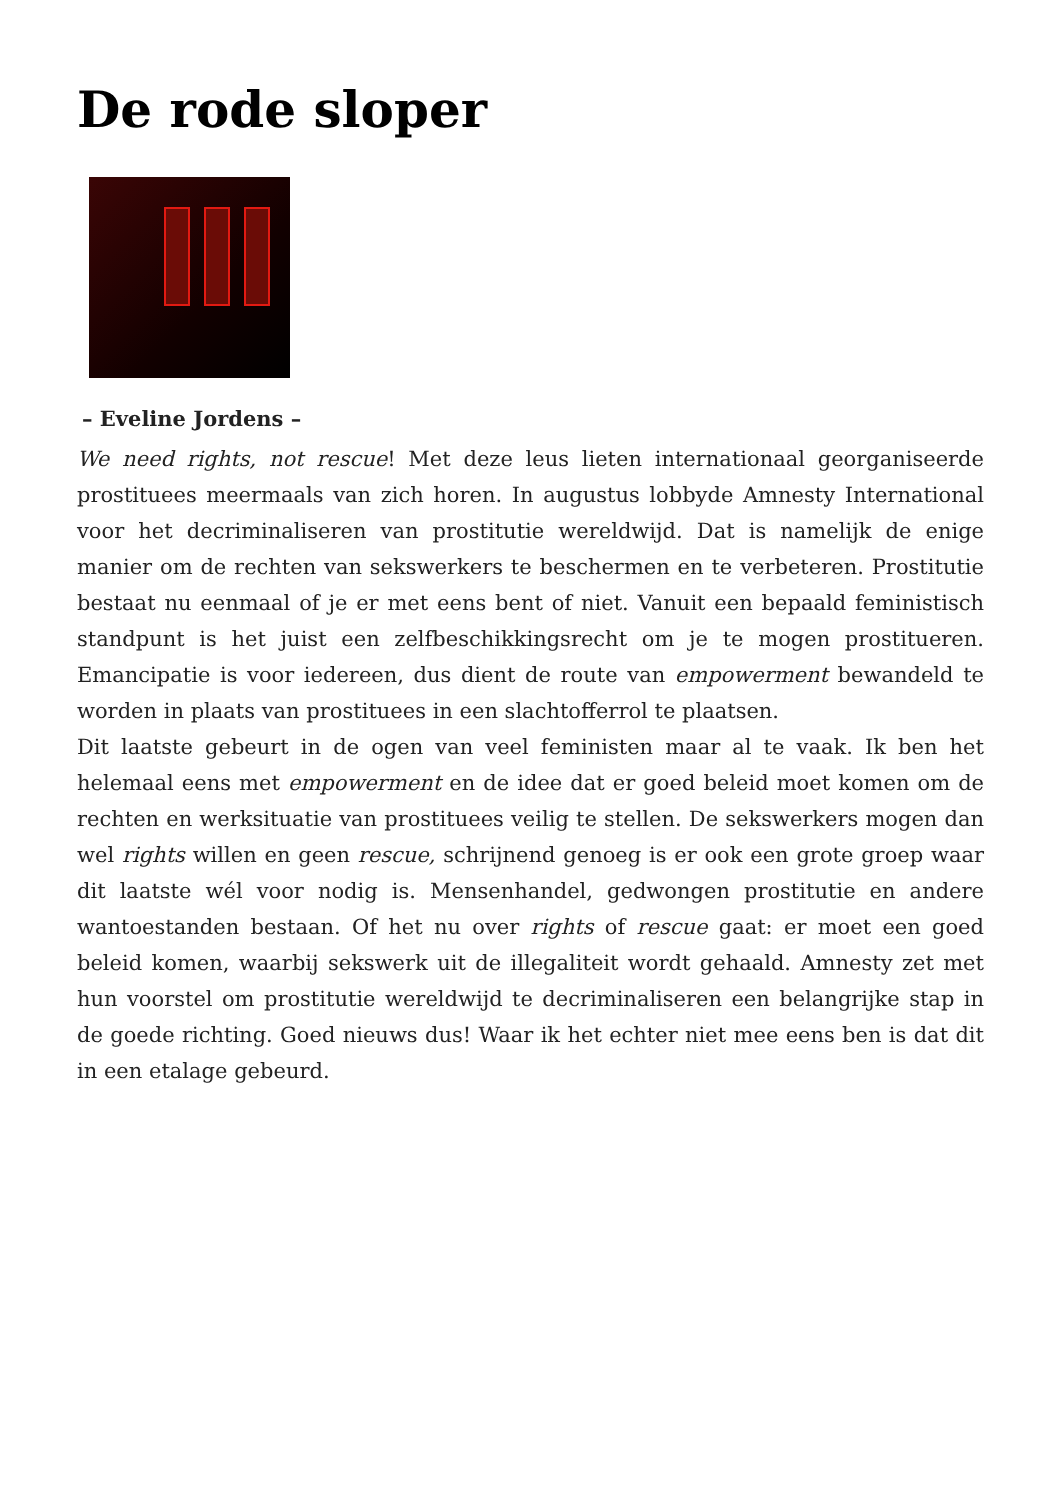De rode sloper
– Eveline Jordens –
We need rights, not rescue! Met deze leus lieten internationaal georganiseerde prostituees meermaals van zich horen. In augustus lobbyde Amnesty International voor het decriminaliseren van prostitutie wereldwijd. Dat is namelijk de enige manier om de rechten van sekswerkers te beschermen en te verbeteren. Prostitutie bestaat nu eenmaal of je er met eens bent of niet. Vanuit een bepaald feministisch standpunt is het juist een zelfbeschikkingsrecht om je te mogen prostitueren. Emancipatie is voor iedereen, dus dient de route van empowerment bewandeld te worden in plaats van prostituees in een slachtofferrol te plaatsen.
Dit laatste gebeurt in de ogen van veel feministen maar al te vaak. Ik ben het helemaal eens met empowerment en de idee dat er goed beleid moet komen om de rechten en werksituatie van prostituees veilig te stellen. De sekswerkers mogen dan wel rights willen en geen rescue, schrijnend genoeg is er ook een grote groep waar dit laatste wél voor nodig is. Mensenhandel, gedwongen prostitutie en andere wantoestanden bestaan. Of het nu over rights of rescue gaat: er moet een goed beleid komen, waarbij sekswerk uit de illegaliteit wordt gehaald. Amnesty zet met hun voorstel om prostitutie wereldwijd te decriminaliseren een belangrijke stap in de goede richting. Goed nieuws dus! Waar ik het echter niet mee eens ben is dat dit in een etalage gebeurd.